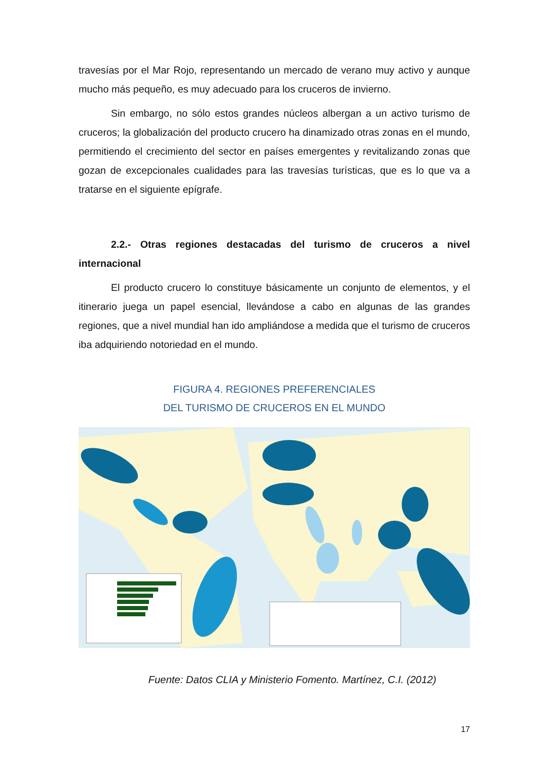travesías por el Mar Rojo, representando un mercado de verano muy activo y aunque mucho más pequeño, es muy adecuado para los cruceros de invierno.
Sin embargo, no sólo estos grandes núcleos albergan a un activo turismo de cruceros; la globalización del producto crucero ha dinamizado otras zonas en el mundo, permitiendo el crecimiento del sector en países emergentes y revitalizando zonas que gozan de excepcionales cualidades para las travesías turísticas, que es lo que va a tratarse en el siguiente epígrafe.
2.2.- Otras regiones destacadas del turismo de cruceros a nivel internacional
El producto crucero lo constituye básicamente un conjunto de elementos, y el itinerario juega un papel esencial, llevándose a cabo en algunas de las grandes regiones, que a nivel mundial han ido ampliándose a medida que el turismo de cruceros iba adquiriendo notoriedad en el mundo.
FIGURA 4. REGIONES PREFERENCIALES
DEL TURISMO DE CRUCEROS EN EL MUNDO
Fuente: Datos CLIA y Ministerio Fomento. Martínez, C.I. (2012)
17